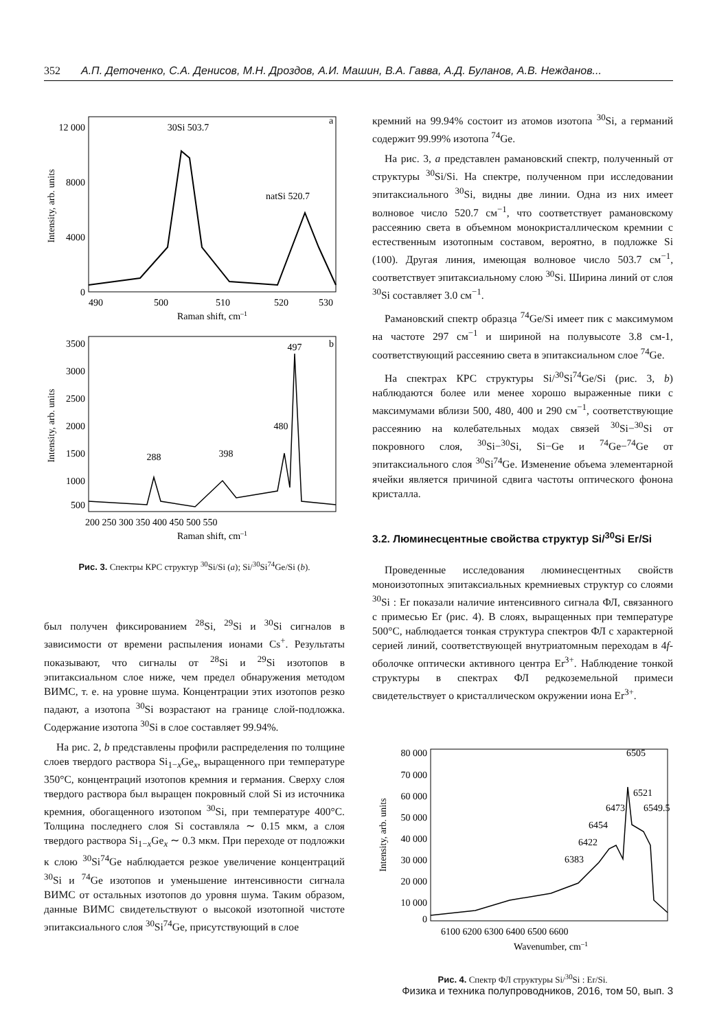352 А.П. Деточенко, С.А. Денисов, М.Н. Дроздов, А.И. Машин, В.А. Гавва, А.Д. Буланов, А.В. Нежданов...
12 000
8000
4000
0
a
30Si 503.7
natSi 520.7
490
500
510
520
530
Raman shift, cm–1
Intensity, arb. units
3500
3000
2500
2000
1500
1000
500
b
288
398
480
497
200 250 300 350 400 450 500 550
Raman shift, cm–1
Intensity, arb. units
Рис. 3. Спектры КРС структур <sup>30</sup>Si/Si (a); Si/<sup>30</sup>Si<sup>74</sup>Ge/Si (b).
был получен фиксированием <sup>28</sup>Si, <sup>29</sup>Si и <sup>30</sup>Si сигналов в зависимости от времени распыления ионами Cs<sup>+</sup>. Результаты показывают, что сигналы от <sup>28</sup>Si и <sup>29</sup>Si изотопов в эпитаксиальном слое ниже, чем предел обнаружения методом ВИМС, т. е. на уровне шума. Концентрации этих изотопов резко падают, а изотопа <sup>30</sup>Si возрастают на границе слой-подложка. Содержание изотопа <sup>30</sup>Si в слое составляет 99.94%.
На рис. 2, b представлены профили распределения по толщине слоев твердого раствора Si<sub>1−x</sub>Ge<sub>x</sub>, выращенного при температуре 350°C, концентраций изотопов кремния и германия. Сверху слоя твердого раствора был выращен покровный слой Si из источника кремния, обогащенного изотопом <sup>30</sup>Si, при температуре 400°C. Толщина последнего слоя Si составляла ∼ 0.15 мкм, а слоя твердого раствора Si<sub>1−x</sub>Ge<sub>x</sub> ∼ 0.3 мкм. При переходе от подложки к слою <sup>30</sup>Si<sup>74</sup>Ge наблюдается резкое увеличение концентраций <sup>30</sup>Si и <sup>74</sup>Ge изотопов и уменьшение интенсивности сигнала ВИМС от остальных изотопов до уровня шума. Таким образом, данные ВИМС свидетельствуют о высокой изотопной чистоте эпитаксиального слоя <sup>30</sup>Si<sup>74</sup>Ge, присутствующий в слое
кремний на 99.94% состоит из атомов изотопа <sup>30</sup>Si, а германий содержит 99.99% изотопа <sup>74</sup>Ge.
На рис. 3, a представлен рамановский спектр, полученный от структуры <sup>30</sup>Si/Si. На спектре, полученном при исследовании эпитаксиального <sup>30</sup>Si, видны две линии. Одна из них имеет волновое число 520.7 см<sup>−1</sup>, что соответствует рамановскому рассеянию света в объемном монокристаллическом кремнии с естественным изотопным составом, вероятно, в подложке Si (100). Другая линия, имеющая волновое число 503.7 см<sup>−1</sup>, соответствует эпитаксиальному слою <sup>30</sup>Si. Ширина линий от слоя <sup>30</sup>Si составляет 3.0 см<sup>−1</sup>.
Рамановский спектр образца <sup>74</sup>Ge/Si имеет пик с максимумом на частоте 297 см<sup>−1</sup> и шириной на полувысоте 3.8 см-1, соответствующий рассеянию света в эпитаксиальном слое <sup>74</sup>Ge.
На спектрах КРС структуры Si/<sup>30</sup>Si<sup>74</sup>Ge/Si (рис. 3, b) наблюдаются более или менее хорошо выраженные пики с максимумами вблизи 500, 480, 400 и 290 см<sup>−1</sup>, соответствующие рассеянию на колебательных модах связей <sup>30</sup>Si−<sup>30</sup>Si от покровного слоя, <sup>30</sup>Si−<sup>30</sup>Si, Si−Ge и <sup>74</sup>Ge−<sup>74</sup>Ge от эпитаксиального слоя <sup>30</sup>Si<sup>74</sup>Ge. Изменение объема элементарной ячейки является причиной сдвига частоты оптического фонона кристалла.
3.2. Люминесцентные свойства структур Si/<sup>30</sup>Si Er/Si
Проведенные исследования люминесцентных свойств моноизотопных эпитаксиальных кремниевых структур со слоями <sup>30</sup>Si : Er показали наличие интенсивного сигнала ФЛ, связанного с примесью Er (рис. 4). В слоях, выращенных при температуре 500°C, наблюдается тонкая структура спектров ФЛ с характерной серией линий, соответствующей внутриатомным переходам в 4f-оболочке оптически активного центра Er<sup>3+</sup>. Наблюдение тонкой структуры в спектрах ФЛ редкоземельной примеси свидетельствует о кристаллическом окружении иона Er<sup>3+</sup>.
80 000
70 000
60 000
50 000
40 000
30 000
20 000
10 000
0
6383
6422
6454
6473
6505
6521
6549.5
6100 6200 6300 6400 6500 6600
Wavenumber, cm–1
Intensity, arb. units
Рис. 4. Спектр ФЛ структуры Si/<sup>30</sup>Si : Er/Si.
Физика и техника полупроводников, 2016, том 50, вып. 3